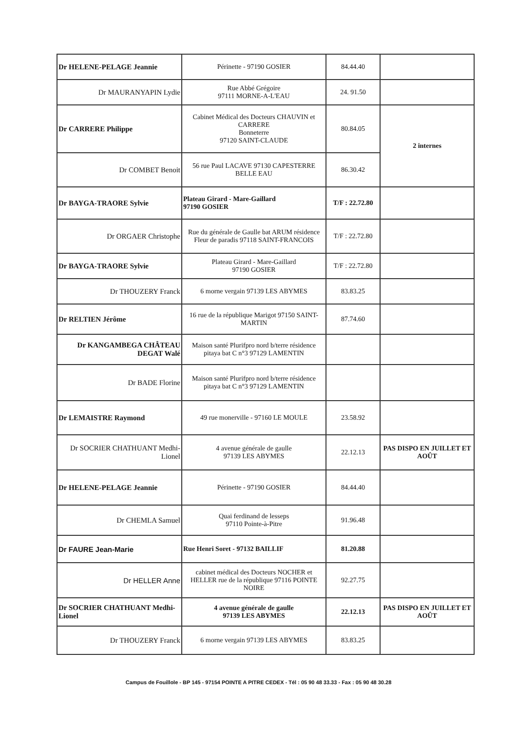| Dr HELENE-PELAGE Jeannie | Périnette - 97190 GOSIER | 84.44.40 | |
| Dr MAURANYAPIN Lydie | Rue Abbé Grégoire 97111 MORNE-A-L'EAU | 24. 91.50 | |
| Dr CARRERE Philippe | Cabinet Médical des Docteurs CHAUVIN et CARRERE Bonneterre 97120 SAINT-CLAUDE | 80.84.05 | 2 internes |
| Dr COMBET Benoit | 56 rue Paul LACAVE 97130 CAPESTERRE BELLE EAU | 86.30.42 | |
| Dr BAYGA-TRAORE Sylvie | Plateau Girard - Mare-Gaillard 97190 GOSIER | T/F : 22.72.80 | |
| Dr ORGAER Christophe | Rue du générale de Gaulle bat ARUM résidence Fleur de paradis 97118 SAINT-FRANCOIS | T/F : 22.72.80 | |
| Dr BAYGA-TRAORE Sylvie | Plateau Girard - Mare-Gaillard 97190 GOSIER | T/F : 22.72.80 | |
| Dr THOUZERY Franck | 6 morne vergain 97139 LES ABYMES | 83.83.25 | |
| Dr RELTIEN Jérôme | 16 rue de la république Marigot 97150 SAINT-MARTIN | 87.74.60 | |
| Dr KANGAMBEGA CHÂTEAU DEGAT Walé | Maison santé Plurifpro nord b/terre résidence pitaya bat C n°3 97129 LAMENTIN | | |
| Dr BADE Florine | Maison santé Plurifpro nord b/terre résidence pitaya bat C n°3 97129 LAMENTIN | | |
| Dr LEMAISTRE Raymond | 49 rue monerville - 97160 LE MOULE | 23.58.92 | |
| Dr SOCRIER CHATHUANT Medhi-Lionel | 4 avenue générale de gaulle 97139 LES ABYMES | 22.12.13 | PAS DISPO EN JUILLET ET AOÛT |
| Dr HELENE-PELAGE Jeannie | Périnette - 97190 GOSIER | 84.44.40 | |
| Dr CHEMLA Samuel | Quai ferdinand de lesseps 97110 Pointe-à-Pitre | 91.96.48 | |
| Dr FAURE Jean-Marie | Rue Henri Soret - 97132 BAILLIF | 81.20.88 | |
| Dr HELLER Anne | cabinet médical des Docteurs NOCHER et HELLER rue de la république 97116 POINTE NOIRE | 92.27.75 | |
| Dr SOCRIER CHATHUANT Medhi-Lionel | 4 avenue générale de gaulle 97139 LES ABYMES | 22.12.13 | PAS DISPO EN JUILLET ET AOÛT |
| Dr THOUZERY Franck | 6 morne vergain 97139 LES ABYMES | 83.83.25 | |
Campus de Fouillole - BP 145 - 97154 POINTE A PITRE CEDEX - Tél : 05 90 48 33.33 - Fax : 05 90 48 30.28